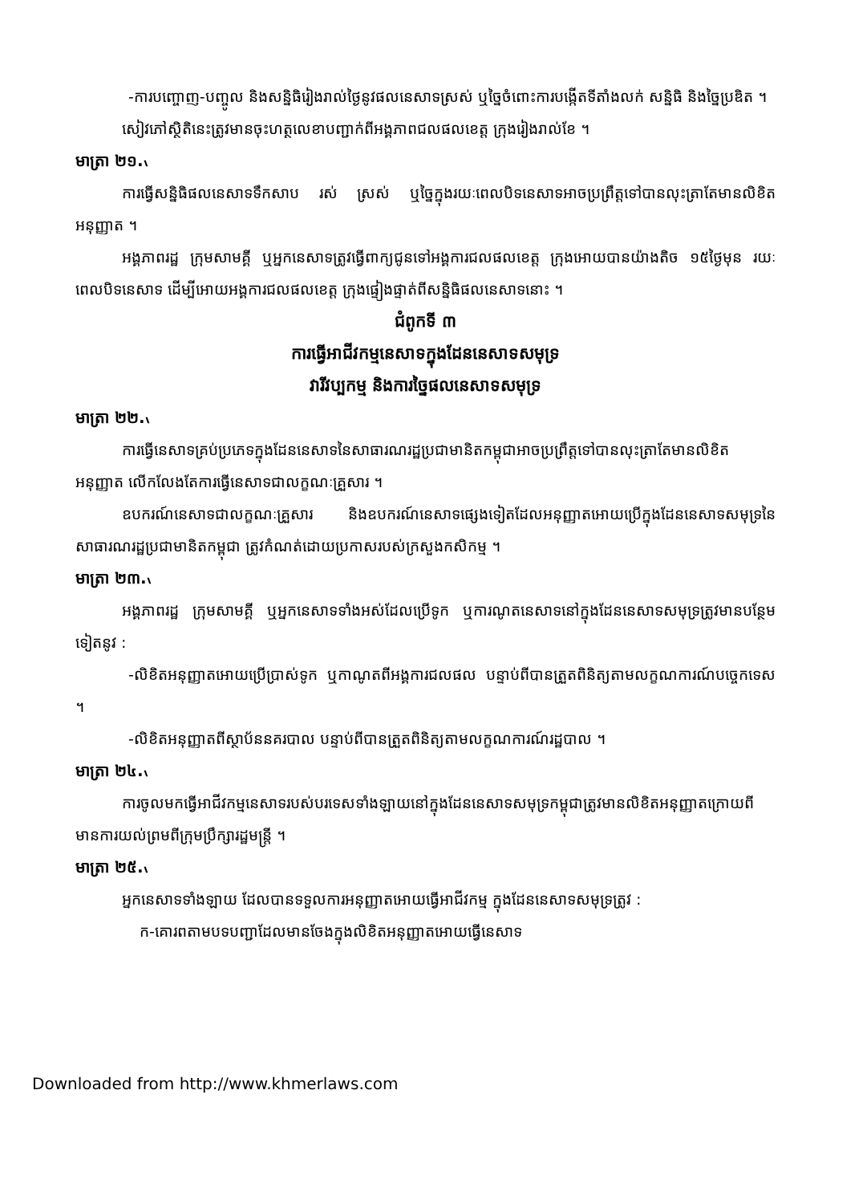-ការបញ្ចោញ-បញ្ចូល និងសន្និធិរៀងរាល់ថ្ងៃនូវផលនេសាទស្រស់ ឬច្នៃចំពោះការបង្កើតទីតាំងលក់ សន្និធិ និងច្នៃប្រឌិត ។
សៀវភៅស្ថិតិនេះត្រូវមានចុះហត្ថលេខាបញ្ជាក់ពីអង្គភាពជលផលខេត្ត ក្រុងរៀងរាល់ខែ ។
មាត្រា ២១.៶
ការធ្វើសន្និធិផលនេសាទទឹកសាប រស់ ស្រស់ ឬច្នៃក្នុងរយៈពេលបិទនេសាទអាចប្រព្រឹត្តទៅបានលុះត្រាតែមានលិខិតអនុញ្ញាត ។
អង្គភាពរដ្ឋ ក្រុមសាមគ្គី ឬអ្នកនេសាទត្រូវធ្វើពាក្យជូនទៅអង្គការជលផលខេត្ត ក្រុងអោយបានយ៉ាងតិច ១៥ថ្ងៃមុន រយៈពេលបិទនេសាទ ដើម្បីអោយអង្គការជលផលខេត្ត ក្រុងផ្ទៀងផ្ទាត់ពីសន្និធិផលនេសាទនោះ ។
ជំពូកទី ៣
ការធ្វើអាជីវកម្មនេសាទក្នុងដែននេសាទសមុទ្រ
វារីវប្បកម្ម និងការច្នៃផលនេសាទសមុទ្រ
មាត្រា ២២.៶
ការធ្វើនេសាទគ្រប់ប្រភេទក្នុងដែននេសាទនៃសាធារណរដ្ឋប្រជាមានិតកម្ពុជាអាចប្រព្រឹត្តទៅបានលុះត្រាតែមានលិខិតអនុញ្ញាត លើកលែងតែការធ្វើនេសាទជាលក្ខណៈគ្រួសារ ។
ឧបករណ៍នេសាទជាលក្ខណៈគ្រួសារ និងឧបករណ៍នេសាទផ្សេងទៀតដែលអនុញ្ញាតអោយប្រើក្នុងដែននេសាទសមុទ្រនៃសាធារណរដ្ឋប្រជាមានិតកម្ពុជា ត្រូវកំណត់ដោយប្រកាសរបស់ក្រសួងកសិកម្ម ។
មាត្រា ២៣.៶
អង្គភាពរដ្ឋ ក្រុមសាមគ្គី ឬអ្នកនេសាទទាំងអស់ដែលប្រើទូក ឬការណូតនេសាទនៅក្នុងដែននេសាទសមុទ្រត្រូវមានបន្ថែមទៀតនូវ :
-លិខិតអនុញ្ញាតអោយប្រើប្រាស់ទូក ឬកាណូតពីអង្គការជលផល បន្ទាប់ពីបានត្រួតពិនិត្យតាមលក្ខណការណ៍បច្ចេកទេស ។
-លិខិតអនុញ្ញាតពីស្ថាប័ននគរបាល បន្ទាប់ពីបានត្រួតពិនិត្យតាមលក្ខណការណ៍រដ្ឋបាល ។
មាត្រា ២៤.៶
ការចូលមកធ្វើអាជីវកម្មនេសាទរបស់បរទេសទាំងឡាយនៅក្នុងដែននេសាទសមុទ្រកម្ពុជាត្រូវមានលិខិតអនុញ្ញាតក្រោយពីមានការយល់ព្រមពីក្រុមប្រឹក្សារដ្ឋមន្ត្រី ។
មាត្រា ២៥.៶
អ្នកនេសាទទាំងឡាយ ដែលបានទទួលការអនុញ្ញាតអោយធ្វើអាជីវកម្ម ក្នុងដែននេសាទសមុទ្រត្រូវ :
ក-គោរពតាមបទបញ្ជាដែលមានចែងក្នុងលិខិតអនុញ្ញាតអោយធ្វើនេសាទ
Downloaded from http://www.khmerlaws.com